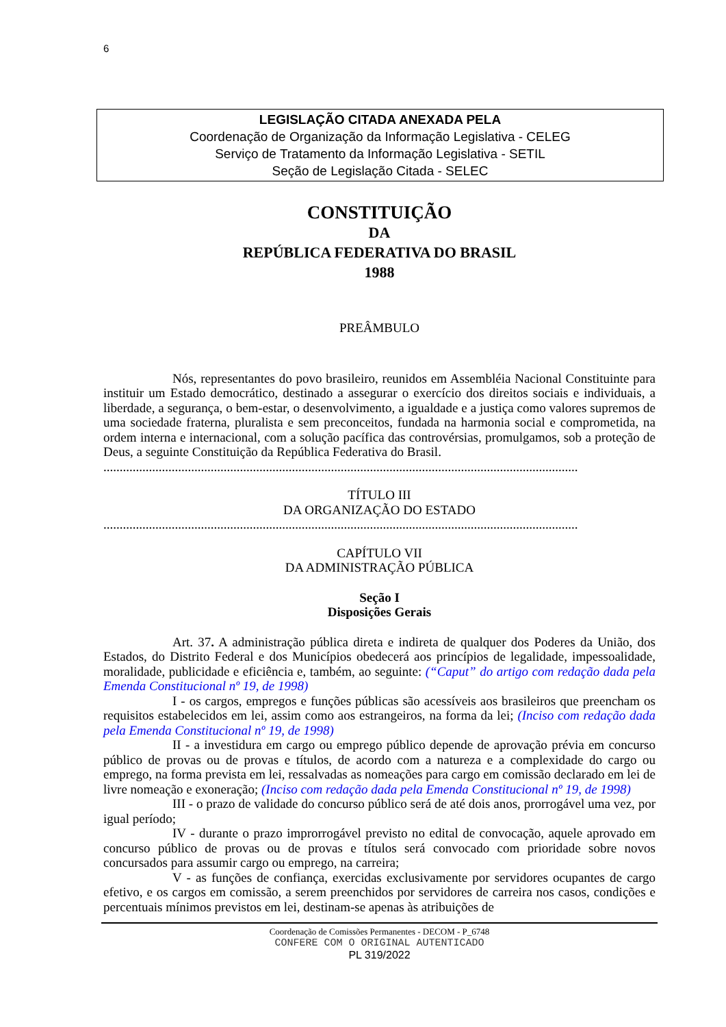6
LEGISLAÇÃO CITADA ANEXADA PELA
Coordenação de Organização da Informação Legislativa - CELEG
Serviço de Tratamento da Informação Legislativa - SETIL
Seção de Legislação Citada - SELEC
CONSTITUIÇÃO
DA
REPÚBLICA FEDERATIVA DO BRASIL
1988
PREÂMBULO
Nós, representantes do povo brasileiro, reunidos em Assembléia Nacional Constituinte para instituir um Estado democrático, destinado a assegurar o exercício dos direitos sociais e individuais, a liberdade, a segurança, o bem-estar, o desenvolvimento, a igualdade e a justiça como valores supremos de uma sociedade fraterna, pluralista e sem preconceitos, fundada na harmonia social e comprometida, na ordem interna e internacional, com a solução pacífica das controvérsias, promulgamos, sob a proteção de Deus, a seguinte Constituição da República Federativa do Brasil.
..................................................................................................................................................
TÍTULO III
DA ORGANIZAÇÃO DO ESTADO
..................................................................................................................................................
CAPÍTULO VII
DA ADMINISTRAÇÃO PÚBLICA
Seção I
Disposições Gerais
Art. 37. A administração pública direta e indireta de qualquer dos Poderes da União, dos Estados, do Distrito Federal e dos Municípios obedecerá aos princípios de legalidade, impessoalidade, moralidade, publicidade e eficiência e, também, ao seguinte: (“Caput” do artigo com redação dada pela Emenda Constitucional nº 19, de 1998)
I - os cargos, empregos e funções públicas são acessíveis aos brasileiros que preencham os requisitos estabelecidos em lei, assim como aos estrangeiros, na forma da lei; (Inciso com redação dada pela Emenda Constitucional nº 19, de 1998)
II - a investidura em cargo ou emprego público depende de aprovação prévia em concurso público de provas ou de provas e títulos, de acordo com a natureza e a complexidade do cargo ou emprego, na forma prevista em lei, ressalvadas as nomeações para cargo em comissão declarado em lei de livre nomeação e exoneração; (Inciso com redação dada pela Emenda Constitucional nº 19, de 1998)
III - o prazo de validade do concurso público será de até dois anos, prorrogável uma vez, por igual período;
IV - durante o prazo improrrogável previsto no edital de convocação, aquele aprovado em concurso público de provas ou de provas e títulos será convocado com prioridade sobre novos concursados para assumir cargo ou emprego, na carreira;
V - as funções de confiança, exercidas exclusivamente por servidores ocupantes de cargo efetivo, e os cargos em comissão, a serem preenchidos por servidores de carreira nos casos, condições e percentuais mínimos previstos em lei, destinam-se apenas às atribuições de
Coordenação de Comissões Permanentes - DECOM - P_6748
CONFERE COM O ORIGINAL AUTENTICADO
PL 319/2022